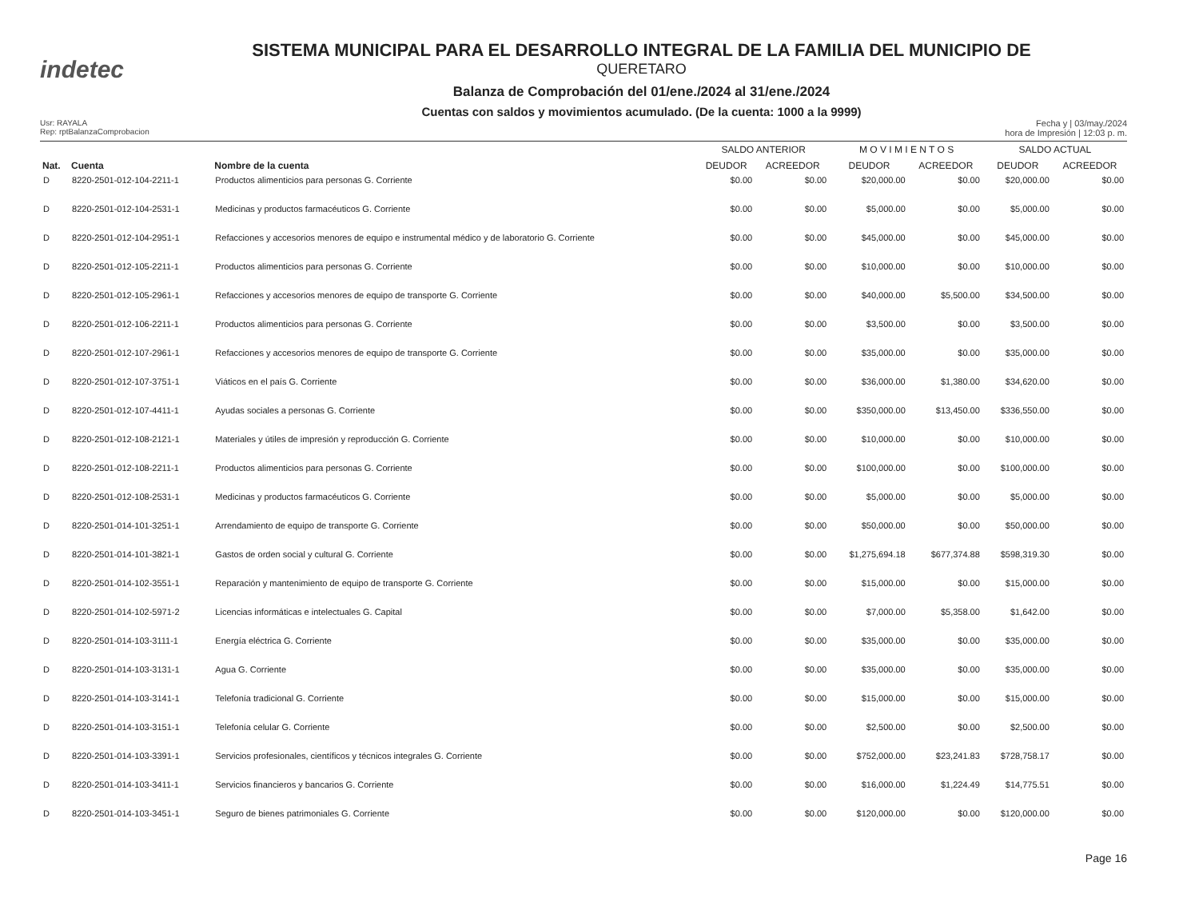indetec
SISTEMA MUNICIPAL PARA EL DESARROLLO INTEGRAL DE LA FAMILIA DEL MUNICIPIO DE
QUERETARO
Balanza de Comprobación del 01/ene./2024 al 31/ene./2024
Cuentas con saldos y movimientos acumulado. (De la cuenta: 1000 a la 9999)
Usr: RAYALA
Rep: rptBalanzaComprobacion
Fecha y | 03/may./2024
hora de Impresión | 12:03 p. m.
| | | | SALDO ANTERIOR | | M O V I M I E N T O S | | SALDO ACTUAL | |
| --- | --- | --- | --- | --- | --- | --- | --- | --- |
| Nat. | Cuenta | Nombre de la cuenta | DEUDOR | ACREEDOR | DEUDOR | ACREEDOR | DEUDOR | ACREEDOR |
| D | 8220-2501-012-104-2211-1 | Productos alimenticios para personas G. Corriente | $0.00 | $0.00 | $20,000.00 | $0.00 | $20,000.00 | $0.00 |
| D | 8220-2501-012-104-2531-1 | Medicinas y productos farmacéuticos G. Corriente | $0.00 | $0.00 | $5,000.00 | $0.00 | $5,000.00 | $0.00 |
| D | 8220-2501-012-104-2951-1 | Refacciones y accesorios menores de equipo e instrumental médico y de laboratorio G. Corriente | $0.00 | $0.00 | $45,000.00 | $0.00 | $45,000.00 | $0.00 |
| D | 8220-2501-012-105-2211-1 | Productos alimenticios para personas G. Corriente | $0.00 | $0.00 | $10,000.00 | $0.00 | $10,000.00 | $0.00 |
| D | 8220-2501-012-105-2961-1 | Refacciones y accesorios menores de equipo de transporte G. Corriente | $0.00 | $0.00 | $40,000.00 | $5,500.00 | $34,500.00 | $0.00 |
| D | 8220-2501-012-106-2211-1 | Productos alimenticios para personas G. Corriente | $0.00 | $0.00 | $3,500.00 | $0.00 | $3,500.00 | $0.00 |
| D | 8220-2501-012-107-2961-1 | Refacciones y accesorios menores de equipo de transporte G. Corriente | $0.00 | $0.00 | $35,000.00 | $0.00 | $35,000.00 | $0.00 |
| D | 8220-2501-012-107-3751-1 | Viáticos en el país G. Corriente | $0.00 | $0.00 | $36,000.00 | $1,380.00 | $34,620.00 | $0.00 |
| D | 8220-2501-012-107-4411-1 | Ayudas sociales a personas G. Corriente | $0.00 | $0.00 | $350,000.00 | $13,450.00 | $336,550.00 | $0.00 |
| D | 8220-2501-012-108-2121-1 | Materiales y útiles de impresión y reproducción G. Corriente | $0.00 | $0.00 | $10,000.00 | $0.00 | $10,000.00 | $0.00 |
| D | 8220-2501-012-108-2211-1 | Productos alimenticios para personas G. Corriente | $0.00 | $0.00 | $100,000.00 | $0.00 | $100,000.00 | $0.00 |
| D | 8220-2501-012-108-2531-1 | Medicinas y productos farmacéuticos G. Corriente | $0.00 | $0.00 | $5,000.00 | $0.00 | $5,000.00 | $0.00 |
| D | 8220-2501-014-101-3251-1 | Arrendamiento de equipo de transporte G. Corriente | $0.00 | $0.00 | $50,000.00 | $0.00 | $50,000.00 | $0.00 |
| D | 8220-2501-014-101-3821-1 | Gastos de orden social y cultural G. Corriente | $0.00 | $0.00 | $1,275,694.18 | $677,374.88 | $598,319.30 | $0.00 |
| D | 8220-2501-014-102-3551-1 | Reparación y mantenimiento de equipo de transporte G. Corriente | $0.00 | $0.00 | $15,000.00 | $0.00 | $15,000.00 | $0.00 |
| D | 8220-2501-014-102-5971-2 | Licencias informáticas e intelectuales G. Capital | $0.00 | $0.00 | $7,000.00 | $5,358.00 | $1,642.00 | $0.00 |
| D | 8220-2501-014-103-3111-1 | Energía eléctrica G. Corriente | $0.00 | $0.00 | $35,000.00 | $0.00 | $35,000.00 | $0.00 |
| D | 8220-2501-014-103-3131-1 | Agua G. Corriente | $0.00 | $0.00 | $35,000.00 | $0.00 | $35,000.00 | $0.00 |
| D | 8220-2501-014-103-3141-1 | Telefonía tradicional G. Corriente | $0.00 | $0.00 | $15,000.00 | $0.00 | $15,000.00 | $0.00 |
| D | 8220-2501-014-103-3151-1 | Telefonía celular G. Corriente | $0.00 | $0.00 | $2,500.00 | $0.00 | $2,500.00 | $0.00 |
| D | 8220-2501-014-103-3391-1 | Servicios profesionales, científicos y técnicos integrales G. Corriente | $0.00 | $0.00 | $752,000.00 | $23,241.83 | $728,758.17 | $0.00 |
| D | 8220-2501-014-103-3411-1 | Servicios financieros y bancarios G. Corriente | $0.00 | $0.00 | $16,000.00 | $1,224.49 | $14,775.51 | $0.00 |
| D | 8220-2501-014-103-3451-1 | Seguro de bienes patrimoniales G. Corriente | $0.00 | $0.00 | $120,000.00 | $0.00 | $120,000.00 | $0.00 |
Page 16